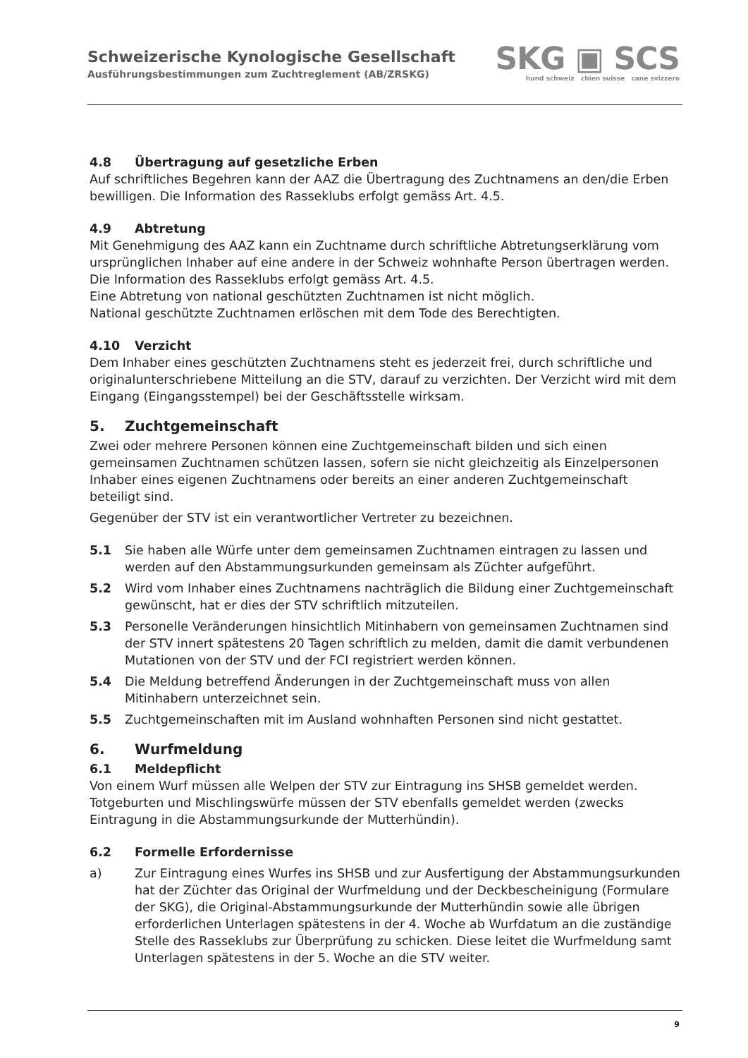Schweizerische Kynologische Gesellschaft
Ausführungsbestimmungen zum Zuchtreglement (AB/ZRSKG)
SKG ▣ SCS
hund schweiz chien suisse cane svizzero
4.8 Übertragung auf gesetzliche Erben
Auf schriftliches Begehren kann der AAZ die Übertragung des Zuchtnamens an den/die Erben bewilligen. Die Information des Rasseklubs erfolgt gemäss Art. 4.5.
4.9 Abtretung
Mit Genehmigung des AAZ kann ein Zuchtname durch schriftliche Abtretungserklärung vom ursprünglichen Inhaber auf eine andere in der Schweiz wohnhafte Person übertragen werden. Die Information des Rasseklubs erfolgt gemäss Art. 4.5.
Eine Abtretung von national geschützten Zuchtnamen ist nicht möglich.
National geschützte Zuchtnamen erlöschen mit dem Tode des Berechtigten.
4.10 Verzicht
Dem Inhaber eines geschützten Zuchtnamens steht es jederzeit frei, durch schriftliche und originalunterschriebene Mitteilung an die STV, darauf zu verzichten. Der Verzicht wird mit dem Eingang (Eingangsstempel) bei der Geschäftsstelle wirksam.
5. Zuchtgemeinschaft
Zwei oder mehrere Personen können eine Zuchtgemeinschaft bilden und sich einen gemeinsamen Zuchtnamen schützen lassen, sofern sie nicht gleichzeitig als Einzelpersonen Inhaber eines eigenen Zuchtnamens oder bereits an einer anderen Zuchtgemeinschaft beteiligt sind.
Gegenüber der STV ist ein verantwortlicher Vertreter zu bezeichnen.
5.1 Sie haben alle Würfe unter dem gemeinsamen Zuchtnamen eintragen zu lassen und werden auf den Abstammungsurkunden gemeinsam als Züchter aufgeführt.
5.2 Wird vom Inhaber eines Zuchtnamens nachträglich die Bildung einer Zuchtgemeinschaft gewünscht, hat er dies der STV schriftlich mitzuteilen.
5.3 Personelle Veränderungen hinsichtlich Mitinhabern von gemeinsamen Zuchtnamen sind der STV innert spätestens 20 Tagen schriftlich zu melden, damit die damit verbundenen Mutationen von der STV und der FCI registriert werden können.
5.4 Die Meldung betreffend Änderungen in der Zuchtgemeinschaft muss von allen Mitinhabern unterzeichnet sein.
5.5 Zuchtgemeinschaften mit im Ausland wohnhaften Personen sind nicht gestattet.
6. Wurfmeldung
6.1 Meldepflicht
Von einem Wurf müssen alle Welpen der STV zur Eintragung ins SHSB gemeldet werden. Totgeburten und Mischlingswürfe müssen der STV ebenfalls gemeldet werden (zwecks Eintragung in die Abstammungsurkunde der Mutterhündin).
6.2 Formelle Erfordernisse
a) Zur Eintragung eines Wurfes ins SHSB und zur Ausfertigung der Abstammungsurkunden hat der Züchter das Original der Wurfmeldung und der Deckbescheinigung (Formulare der SKG), die Original-Abstammungsurkunde der Mutterhündin sowie alle übrigen erforderlichen Unterlagen spätestens in der 4. Woche ab Wurfdatum an die zuständige Stelle des Rasseklubs zur Überprüfung zu schicken. Diese leitet die Wurfmeldung samt Unterlagen spätestens in der 5. Woche an die STV weiter.
9